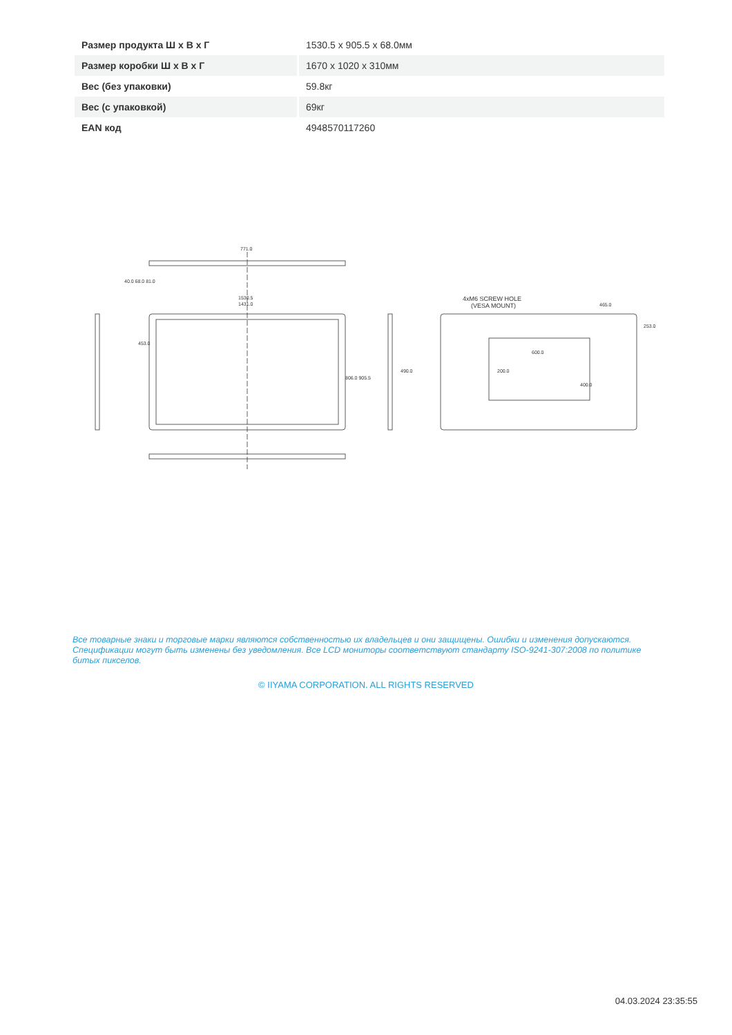| Размер продукта Ш x В x Г | 1530.5 x 905.5 x 68.0мм |
| Размер коробки Ш x В x Г | 1670 x 1020 x 310мм |
| Вес (без упаковки) | 59.8кг |
| Вес (с упаковкой) | 69кг |
| EAN код | 4948570117260 |
771.0
1530.5
1431.0
4xM6 SCREW HOLE
(VESA MOUNT)
465.0
600.0
806.0 905.5
490.0
453.0
40.0 68.0 81.0
200.0
400.0
253.0
Все товарные знаки и торговые марки являются собственностью их владельцев и они защищены. Ошибки и изменения допускаются. Спецификации могут быть изменены без уведомления. Все LCD мониторы соответствуют стандарту ISO-9241-307:2008 по политике битых пикселов.
© IIYAMA CORPORATION. ALL RIGHTS RESERVED
04.03.2024 23:35:55